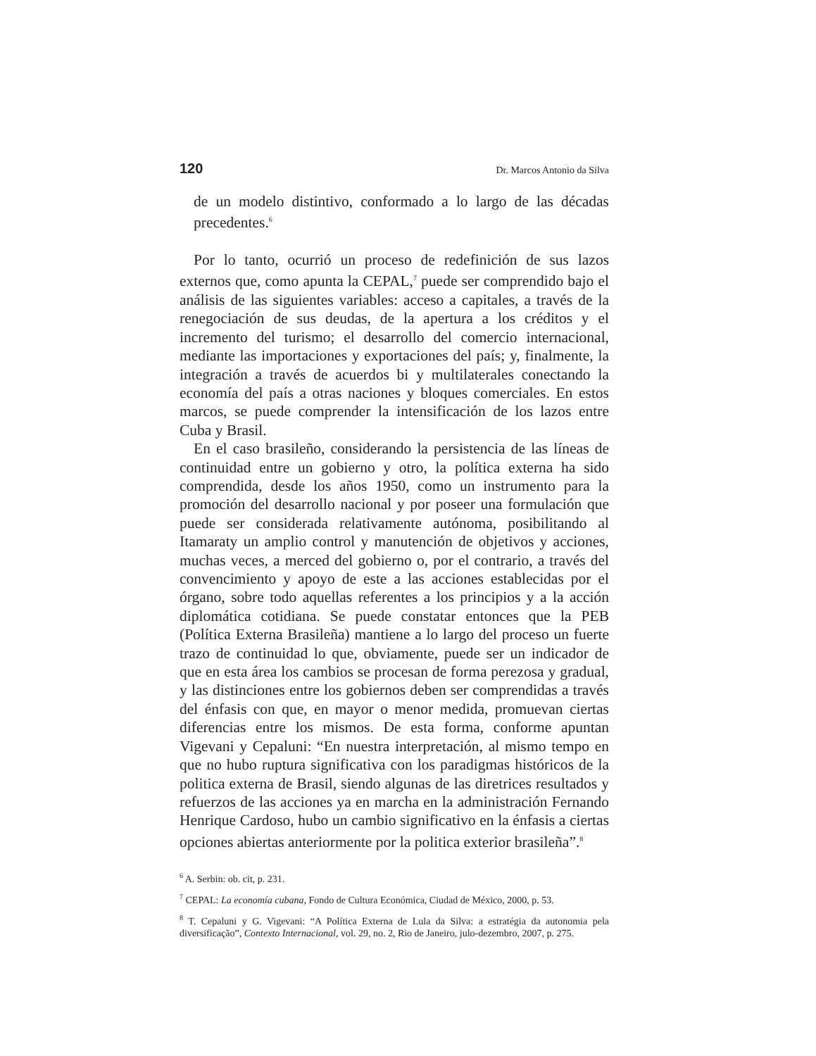120 Dr. Marcos Antonio da Silva
de un modelo distintivo, conformado a lo largo de las décadas precedentes.<sup>6</sup>
Por lo tanto, ocurrió un proceso de redefinición de sus lazos externos que, como apunta la CEPAL,<sup>7</sup> puede ser comprendido bajo el análisis de las siguientes variables: acceso a capitales, a través de la renegociación de sus deudas, de la apertura a los créditos y el incremento del turismo; el desarrollo del comercio internacional, mediante las importaciones y exportaciones del país; y, finalmente, la integración a través de acuerdos bi y multilaterales conectando la economía del país a otras naciones y bloques comerciales. En estos marcos, se puede comprender la intensificación de los lazos entre Cuba y Brasil.
En el caso brasileño, considerando la persistencia de las líneas de continuidad entre un gobierno y otro, la política externa ha sido comprendida, desde los años 1950, como un instrumento para la promoción del desarrollo nacional y por poseer una formulación que puede ser considerada relativamente autónoma, posibilitando al Itamaraty un amplio control y manutención de objetivos y acciones, muchas veces, a merced del gobierno o, por el contrario, a través del convencimiento y apoyo de este a las acciones establecidas por el órgano, sobre todo aquellas referentes a los principios y a la acción diplomática cotidiana. Se puede constatar entonces que la PEB (Política Externa Brasileña) mantiene a lo largo del proceso un fuerte trazo de continuidad lo que, obviamente, puede ser un indicador de que en esta área los cambios se procesan de forma perezosa y gradual, y las distinciones entre los gobiernos deben ser comprendidas a través del énfasis con que, en mayor o menor medida, promuevan ciertas diferencias entre los mismos. De esta forma, conforme apuntan Vigevani y Cepaluni: “En nuestra interpretación, al mismo tempo en que no hubo ruptura significativa con los paradigmas históricos de la politica externa de Brasil, siendo algunas de las diretrices resultados y refuerzos de las acciones ya en marcha en la administración Fernando Henrique Cardoso, hubo un cambio significativo en la énfasis a ciertas opciones abiertas anteriormente por la politica exterior brasileña”.<sup>8</sup>
<sup>6</sup> A. Serbin: ob. cit, p. 231.
<sup>7</sup> CEPAL: La economía cubana, Fondo de Cultura Económica, Ciudad de México, 2000, p. 53.
<sup>8</sup> T. Cepaluni y G. Vigevani: “A Política Externa de Lula da Silva: a estratégia da autonomia pela diversificação”, Contexto Internacional, vol. 29, no. 2, Rio de Janeiro, julo-dezembro, 2007, p. 275.